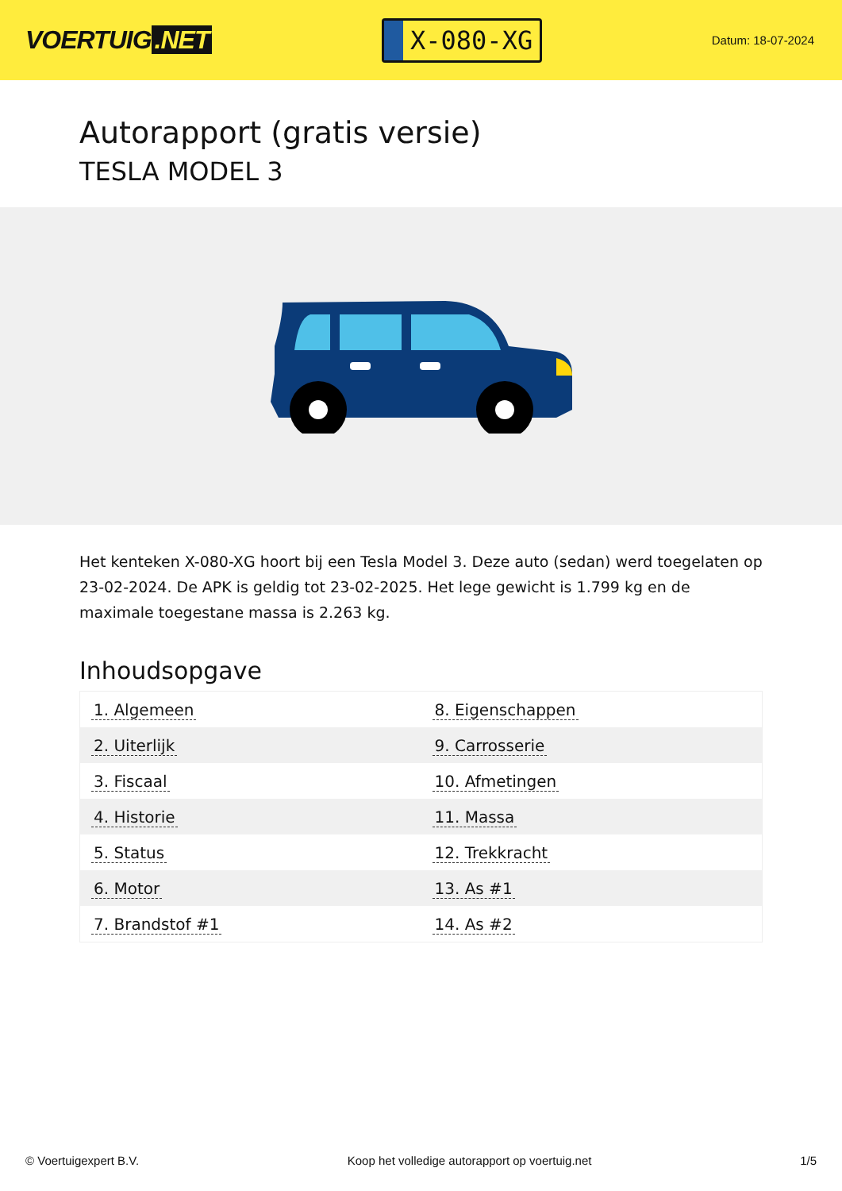VOERTUIG.NET
X-080-XG
Datum: 18-07-2024
Autorapport (gratis versie)
TESLA MODEL 3
Het kenteken X-080-XG hoort bij een Tesla Model 3. Deze auto (sedan) werd toegelaten op 23-02-2024. De APK is geldig tot 23-02-2025. Het lege gewicht is 1.799 kg en de maximale toegestane massa is 2.263 kg.
Inhoudsopgave
| 1. Algemeen | 8. Eigenschappen |
| 2. Uiterlijk | 9. Carrosserie |
| 3. Fiscaal | 10. Afmetingen |
| 4. Historie | 11. Massa |
| 5. Status | 12. Trekkracht |
| 6. Motor | 13. As #1 |
| 7. Brandstof #1 | 14. As #2 |
© Voertuigexpert B.V. Koop het volledige autorapport op voertuig.net 1/5